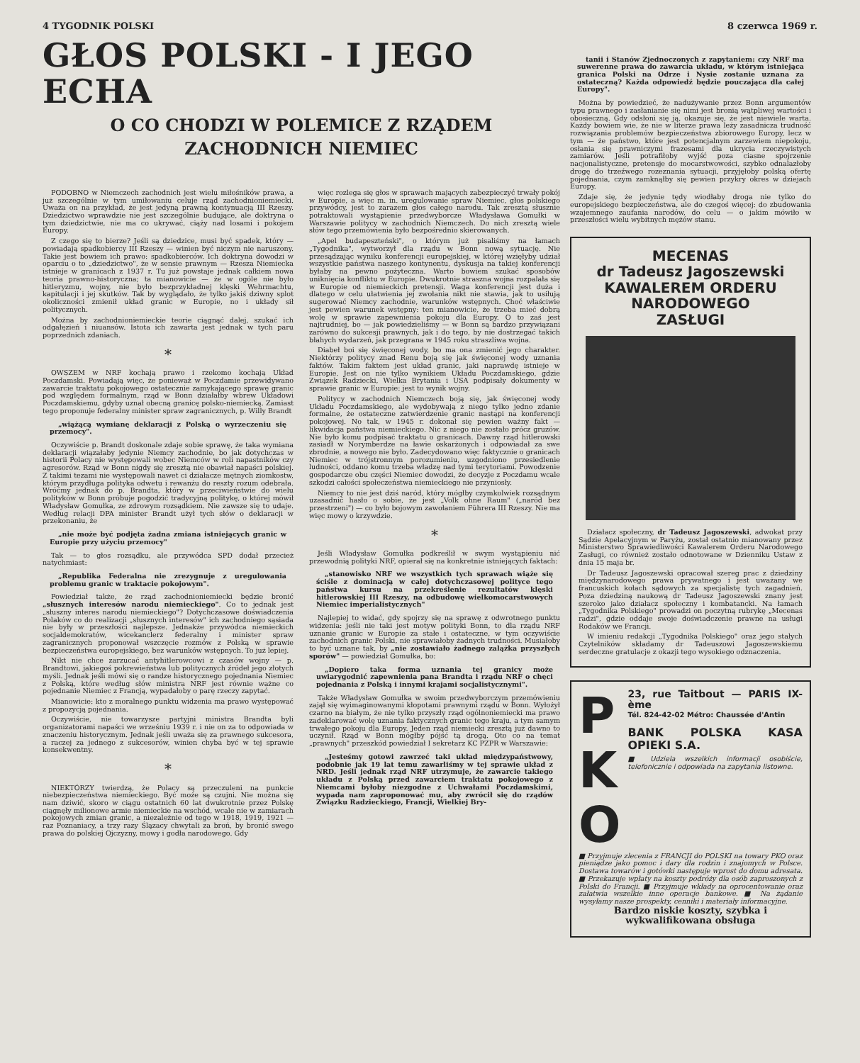4 TYGODNIK POLSKI 8 czerwca 1969 r.
GŁOS POLSKI - I JEGO ECHA
O CO CHODZI W POLEMICE Z RZĄDEM
ZACHODNICH NIEMIEC
PODOBNO w Niemczech zachodnich jest wielu miłośników prawa, a już szczególnie w tym umiłowaniu celuje rząd zachodnioniemiecki. Uważa on na przykład, że jest jedyną prawną kontynuacją III Rzeszy. Dziedzictwo wprawdzie nie jest szczególnie budujące, ale doktryna o tym dziedzictwie, nie ma co ukrywać, ciąży nad losami i pokojem Europy.
Z czego się to bierze? Jeśli są dziedzice, musi być spadek, który — powiadają spadkobiercy III Rzeszy — winien być niczym nie naruszony. Takie jest bowiem ich prawo: spadkobierców. Ich doktryna dowodzi w oparciu o to „dziedzictwo", że w sensie prawnym — Rzesza Niemiecka istnieje w granicach z 1937 r. Tu już powstaje jednak całkiem nowa teoria prawno-historyczna; ta mianowicie — że w ogóle nie było hitleryzmu, wojny, nie było bezprzykładnej klęski Wehrmachtu, kapitulacji i jej skutków. Tak by wyglądało, że tylko jakiś dziwny splot okoliczności zmienił układ granic w Europie, no i układy sił politycznych.
Można by zachodnioniemieckie teorie ciągnąć dalej, szukać ich odgałęzień i niuansów. Istota ich zawarta jest jednak w tych paru poprzednich zdaniach.
*
OWSZEM w NRF kochają prawo i rzekomo kochają Układ Poczdamski. Powiadają więc, że ponieważ w Poczdamie przewidywano zawarcie traktatu pokojowego ostatecznie zamykającego sprawę granic pod względem formalnym, rząd w Bonn działałby wbrew Układowi Poczdamskiemu, gdyby uznał obecną granicę polsko-niemiecką. Zamiast tego proponuje federalny minister spraw zagranicznych, p. Willy Brandt
„wiążącą wymianę deklaracji z Polską o wyrzeczeniu się przemocy".
Oczywiście p. Brandt doskonale zdaje sobie sprawę, że taka wymiana deklaracji wiązałaby jedynie Niemcy zachodnie, bo jak dotychczas w historii Polacy nie występowali wobec Niemców w roli napastników czy agresorów. Rząd w Bonn nigdy się zresztą nie obawiał napaści polskiej. Z takimi tezami nie występowali nawet ci działacze mętnych ziomkostw, którym przydługa polityka odwetu i rewanżu do reszty rozum odebrała. Wróćmy jednak do p. Brandta, który w przeciwieństwie do wielu polityków w Bonn próbuje pogodzić tradycyjną politykę, o której mówił Władysław Gomułka, ze zdrowym rozsądkiem. Nie zawsze się to udaje. Według relacji DPA minister Brandt użył tych słów o deklaracji w przekonaniu, że
„nie może być podjęta żadna zmiana istniejących granic w Europie przy użyciu przemocy"
Tak — to głos rozsądku, ale przywódca SPD dodał przecież natychmiast:
„Republika Federalna nie zrezygnuje z uregulowania problemu granic w traktacie pokojowym".
Powiedział także, że rząd zachodnioniemiecki będzie bronić „słusznych interesów narodu niemieckiego". Co to jednak jest „słuszny interes narodu niemieckiego"? Dotychczasowe doświadczenia Polaków co do realizacji „słusznych interesów" ich zachodniego sąsiada nie były w przeszłości najlepsze. Jednakże przywódca niemieckich socjaldemokratów, wicekanclerz federalny i minister spraw zagranicznych proponował wszczęcie rozmów z Polską w sprawie bezpieczeństwa europejskiego, bez warunków wstępnych. To już lepiej.
Nikt nie chce zarzucać antyhitlerowcowi z czasów wojny — p. Brandtowi, jakiegoś pokrewieństwa lub politycznych źródeł jego złotych myśli. Jednak jeśli mówi się o randze historycznego pojednania Niemiec z Polską, które według słów ministra NRF jest równie ważne co pojednanie Niemiec z Francją, wypadałoby o parę rzeczy zapytać.
Mianowicie: kto z moralnego punktu widzenia ma prawo występować z propozycją pojednania.
Oczywiście, nie towarzysze partyjni ministra Brandta byli organizatorami napaści we wrześniu 1939 r. i nie on za to odpowiada w znaczeniu historycznym. Jednak jeśli uważa się za prawnego sukcesora, a raczej za jednego z sukcesorów, winien chyba być w tej sprawie konsekwentny.
*
NIEKTÓRZY twierdzą, że Polacy są przeczuleni na punkcie niebezpieczeństwa niemieckiego. Być może są czujni. Nie można się nam dziwić, skoro w ciągu ostatnich 60 lat dwukrotnie przez Polskę ciągnęły milionowe armie niemieckie na wschód, wcale nie w zamiarach pokojowych zmian granic, a niezależnie od tego w 1918, 1919, 1921 — raz Poznaniacy, a trzy razy Ślązacy chwytali za broń, by bronić swego prawa do polskiej Ojczyzny, mowy i godła narodowego. Gdy
więc rozlega się głos w sprawach mających zabezpieczyć trwały pokój w Europie, a więc m. in. uregulowanie spraw Niemiec, głos polskiego przywódcy, jest to zarazem głos całego narodu. Tak zresztą słusznie potraktowali wystąpienie przedwyborcze Władysława Gomułki w Warszawie politycy w zachodnich Niemczech. Do nich zresztą wiele słów tego przemówienia było bezpośrednio skierowanych.
„Apel budapeszteński", o którym już pisaliśmy na łamach „Tygodnika", wytworzył dla rządu w Bonn nową sytuację. Nie przesądzając wyniku konferencji europejskiej, w której wzięłyby udział wszystkie państwa naszego kontynentu, dyskusja na takiej konferencji byłaby na pewno pożyteczna. Warto bowiem szukać sposobów uniknięcia konfliktu w Europie. Dwukrotnie straszna wojna rozpalała się w Europie od niemieckich pretensji. Waga konferencji jest duża i dlatego w celu ułatwienia jej zwołania nikt nie stawia, jak to usiłują sugerować Niemcy zachodnie, warunków wstępnych. Choć właściwie jest pewien warunek wstępny: ten mianowicie, że trzeba mieć dobrą wolę w sprawie zapewnienia pokoju dla Europy. O to zaś jest najtrudniej, bo — jak powiedzieliśmy — w Bonn są bardzo przywiązani zarówno do sukcesji prawnych, jak i do tego, by nie dostrzegać takich błahych wydarzeń, jak przegrana w 1945 roku straszliwa wojna.
Diabeł boi się święconej wody, bo ma ona zmienić jego charakter. Niektórzy politycy znad Renu boją się jak święconej wody uznania faktów. Takim faktem jest układ granic, jaki naprawdę istnieje w Europie. Jest on nie tylko wynikiem Układu Poczdamskiego, gdzie Związek Radziecki, Wielka Brytania i USA podpisały dokumenty w sprawie granic w Europie: jest to wynik wojny.
Politycy w zachodnich Niemczech boją się, jak święconej wody Układu Poczdamskiego, ale wydobywają z niego tylko jedno zdanie formalne, że ostateczne zatwierdzenie granic nastąpi na konferencji pokojowej. No tak, w 1945 r. dokonał się pewien ważny fakt — likwidacja państwa niemieckiego. Nic z niego nie zostało prócz gruzów. Nie było komu podpisać traktatu o granicach. Dawny rząd hitlerowski zasiadł w Norymberdze na ławie oskarżonych i odpowiadał za swe zbrodnie, a nowego nie było. Zadecydowano więc faktycznie o granicach Niemiec w trójstronnym porozumieniu, uzgodniono przesiedlenie ludności, oddano komu trzeba władzę nad tymi terytoriami. Powodzenie gospodarcze obu części Niemiec dowodzi, że decyzje z Poczdamu wcale szkodzi całości społeczeństwa niemieckiego nie przyniosły.
Niemcy to nie jest dziś naród, który mógłby czymkolwiek rozsądnym uzasadnić hasło o sobie, że jest „Volk ohne Raum" („naród bez przestrzeni") — co było bojowym zawołaniem Führera III Rzeszy. Nie ma więc mowy o krzywdzie.
*
Jeśli Władysław Gomułka podkreślił w swym wystąpieniu nić przewodnią polityki NRF, opierał się na konkretnie istniejących faktach:
„stanowisko NRF we wszystkich tych sprawach wiąże się ściśle z dominacją w całej dotychczasowej polityce tego państwa kursu na przekreślenie rezultatów klęski hitlerowskiej III Rzeszy, na odbudowę wielkomocarstwowych Niemiec imperialistycznych"
Najlepiej to widać, gdy spojrzy się na sprawę z odwrotnego punktu widzenia: jeśli nie taki jest motyw polityki Bonn, to dla rządu NRF uznanie granic w Europie za stałe i ostateczne, w tym oczywiście zachodnich granic Polski, nie sprawiałoby żadnych trudności. Musiałoby to być uznane tak, by „nie zostawiało żadnego zalążka przyszłych sporów" — powiedział Gomułka, bo:
„Dopiero taka forma uznania tej granicy może uwiarygodnić zapewnienia pana Brandta i rządu NRF o chęci pojednania z Polską i innymi krajami socjalistycznymi".
Także Władysław Gomułka w swoim przedwyborczym przemówieniu zajął się wyimaginowanymi kłopotami prawnymi rządu w Bonn. Wyłożył czarno na białym, że nie tylko przyszły rząd ogólnoniemiecki ma prawo zadeklarować wolę uznania faktycznych granic tego kraju, a tym samym trwałego pokoju dla Europy. Jeden rząd niemiecki zresztą już dawno to uczynił. Rząd w Bonn mógłby pójść tą drogą. Oto co na temat „prawnych" przeszkód powiedział I sekretarz KC PZPR w Warszawie:
„Jesteśmy gotowi zawrzeć taki układ międzypaństwowy, podobnie jak 19 lat temu zawarliśmy w tej sprawie układ z NRD. Jeśli jednak rząd NRF utrzymuje, że zawarcie takiego układu z Polską przed zawarciem traktatu pokojowego z Niemcami byłoby niezgodne z Uchwałami Poczdamskimi, wypada nam zaproponować mu, aby zwrócił się do rządów Związku Radzieckiego, Francji, Wielkiej Bry-
tanii i Stanów Zjednoczonych z zapytaniem: czy NRF ma suwerenne prawa do zawarcia układu, w którym istniejąca granica Polski na Odrze i Nysie zostanie uznana za ostateczną? Każda odpowiedź będzie pouczająca dla całej Europy".
Można by powiedzieć, że nadużywanie przez Bonn argumentów typu prawnego i zasłanianie się nimi jest bronią wątpliwej wartości i obosieczną. Gdy odsłoni się ją, okazuje się, że jest niewiele warta. Każdy bowiem wie, że nie w literze prawa leży zasadnicza trudność rozwiązania problemów bezpieczeństwa zbiorowego Europy, lecz w tym — że państwo, które jest potencjalnym zarzewiem niepokoju, osłania się prawniczymi frazesami dla ukrycia rzeczywistych zamiarów. Jeśli potrafiłoby wyjść poza ciasne spojrzenie nacjonalistyczne, pretensje do mocarstwowości, szybko odnalazłoby drogę do trzeźwego rozeznania sytuacji, przyjęłoby polską ofertę pojednania, czym zamknąłby się pewien przykry okres w dziejach Europy.
Zdaje się, że jedynie tędy wiodłaby droga nie tylko do europejskiego bezpieczeństwa, ale do czegoś więcej: do zbudowania wzajemnego zaufania narodów, do celu — o jakim mówiło w przeszłości wielu wybitnych mężów stanu.
MECENAS
dr Tadeusz Jagoszewski
KAWALEREM ORDERU NARODOWEGO
ZASŁUGI
Działacz społeczny, dr Tadeusz Jagoszewski, adwokat przy Sądzie Apelacyjnym w Paryżu, został ostatnio mianowany przez Ministerstwo Sprawiedliwości Kawalerem Orderu Narodowego Zasługi, co również zostało odnotowane w Dzienniku Ustaw z dnia 15 maja br.
Dr Tadeusz Jagoszewski opracował szereg prac z dziedziny międzynarodowego prawa prywatnego i jest uważany we francuskich kołach sądowych za specjalistę tych zagadnień. Poza dziedziną naukową dr Tadeusz Jagoszewski znany jest szeroko jako działacz społeczny i kombatancki. Na łamach „Tygodnika Polskiego" prowadzi on poczytną rubrykę „Mecenas radzi", gdzie oddaje swoje doświadczenie prawne na usługi Rodaków we Francji.
W imieniu redakcji „Tygodnika Polskiego" oraz jego stałych Czytelników składamy dr Tadeuszowi Jagoszewskiemu serdeczne gratulacje z okazji tego wysokiego odznaczenia.
P
K
O
23, rue Taitbout — PARIS IX-ème
Tél. 824-42-02 Métro: Chaussée d'Antin
BANK POLSKA KASA OPIEKI S.A.
■ Udziela wszelkich informacji osobiście, telefonicznie i odpowiada na zapytania listowne.
■ Przyjmuje zlecenia z FRANCJI do POLSKI na towary PKO oraz pieniądze jako pomoc i dary dla rodzin i znajomych w Polsce. Dostawa towarów i gotówki następuje wprost do domu adresata. ■ Przekazuje wpłaty na koszty podróży dla osób zaproszonych z Polski do Francji. ■ Przyjmuje wkłady na oprocentowanie oraz załatwia wszelkie inne operacje bankowe. ■ Na żądanie wysyłamy nasze prospekty, cenniki i materiały informacyjne.
Bardzo niskie koszty, szybka i wykwalifikowana obsługa